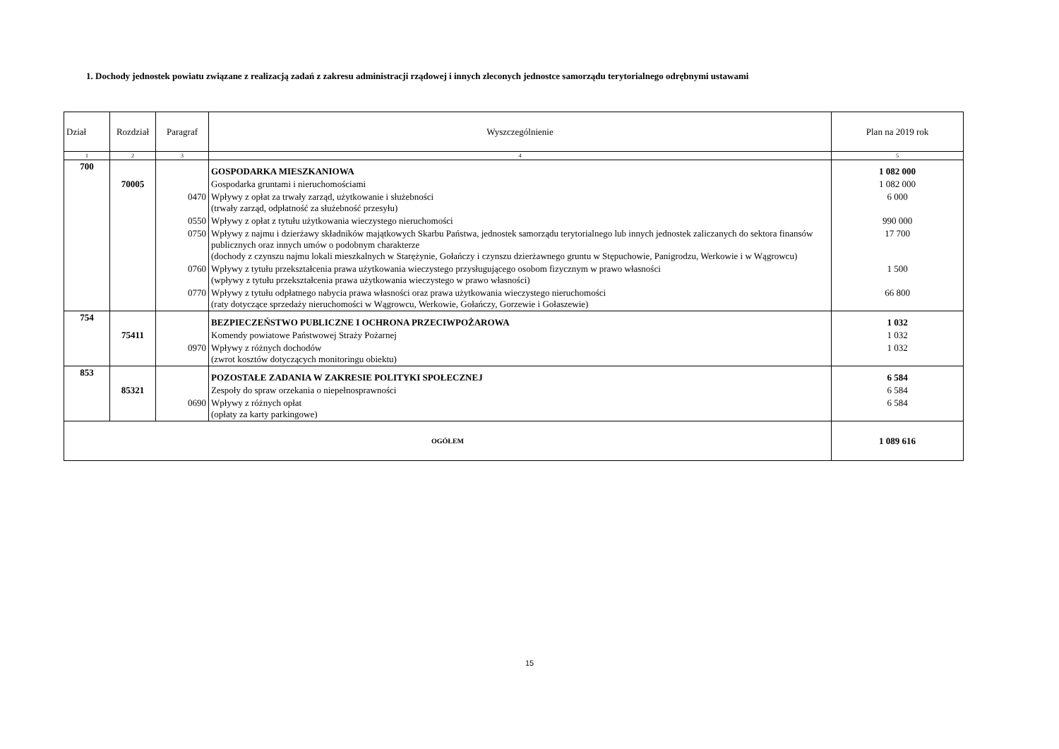1. Dochody jednostek powiatu związane z realizacją zadań z zakresu administracji rządowej i innych zleconych jednostce samorządu terytorialnego odrębnymi ustawami
| Dział | Rozdział | Paragraf | Wyszczególnienie | Plan na 2019 rok |
| --- | --- | --- | --- | --- |
| 1 | 2 | 3 | 4 | 5 |
| 700 | | | GOSPODARKA MIESZKANIOWA | 1 082 000 |
| | 70005 | | Gospodarka gruntami i nieruchomościami | 1 082 000 |
| | | 0470 | Wpływy z opłat za trwały zarząd, użytkowanie i służebności (trwały zarząd, odpłatność za służebność przesyłu) | 6 000 |
| | | 0550 | Wpływy z opłat z tytułu użytkowania wieczystego nieruchomości | 990 000 |
| | | 0750 | Wpływy z najmu i dzierżawy składników majątkowych Skarbu Państwa, jednostek samorządu terytorialnego lub innych jednostek zaliczanych do sektora finansów publicznych oraz innych umów o podobnym charakterze (dochody z czynszu najmu lokali mieszkalnych w Starężynie, Gołańczy i czynszu dzierżawnego gruntu w Stępuchowie, Panigrodzu, Werkowie i w Wągrowcu) | 17 700 |
| | | 0760 | Wpływy z tytułu przekształcenia prawa użytkowania wieczystego przysługującego osobom fizycznym w prawo własności (wpływy z tytułu przekształcenia prawa użytkowania wieczystego w prawo własności) | 1 500 |
| | | 0770 | Wpływy z tytułu odpłatnego nabycia prawa własności oraz prawa użytkowania wieczystego nieruchomości (raty dotyczące sprzedaży nieruchomości w Wągrowcu, Werkowie, Gołańczy, Gorzewie i Gołaszewie) | 66 800 |
| 754 | | | BEZPIECZEŃSTWO PUBLICZNE I OCHRONA PRZECIWPOŻAROWA | 1 032 |
| | 75411 | | Komendy powiatowe Państwowej Straży Pożarnej | 1 032 |
| | | 0970 | Wpływy z różnych dochodów (zwrot kosztów dotyczących monitoringu obiektu) | 1 032 |
| 853 | | | POZOSTAŁE ZADANIA W ZAKRESIE POLITYKI SPOŁECZNEJ | 6 584 |
| | 85321 | | Zespoły do spraw orzekania o niepełnosprawności | 6 584 |
| | | 0690 | Wpływy z różnych opłat (opłaty za karty parkingowe) | 6 584 |
| OGÓŁEM | | | | 1 089 616 |
15